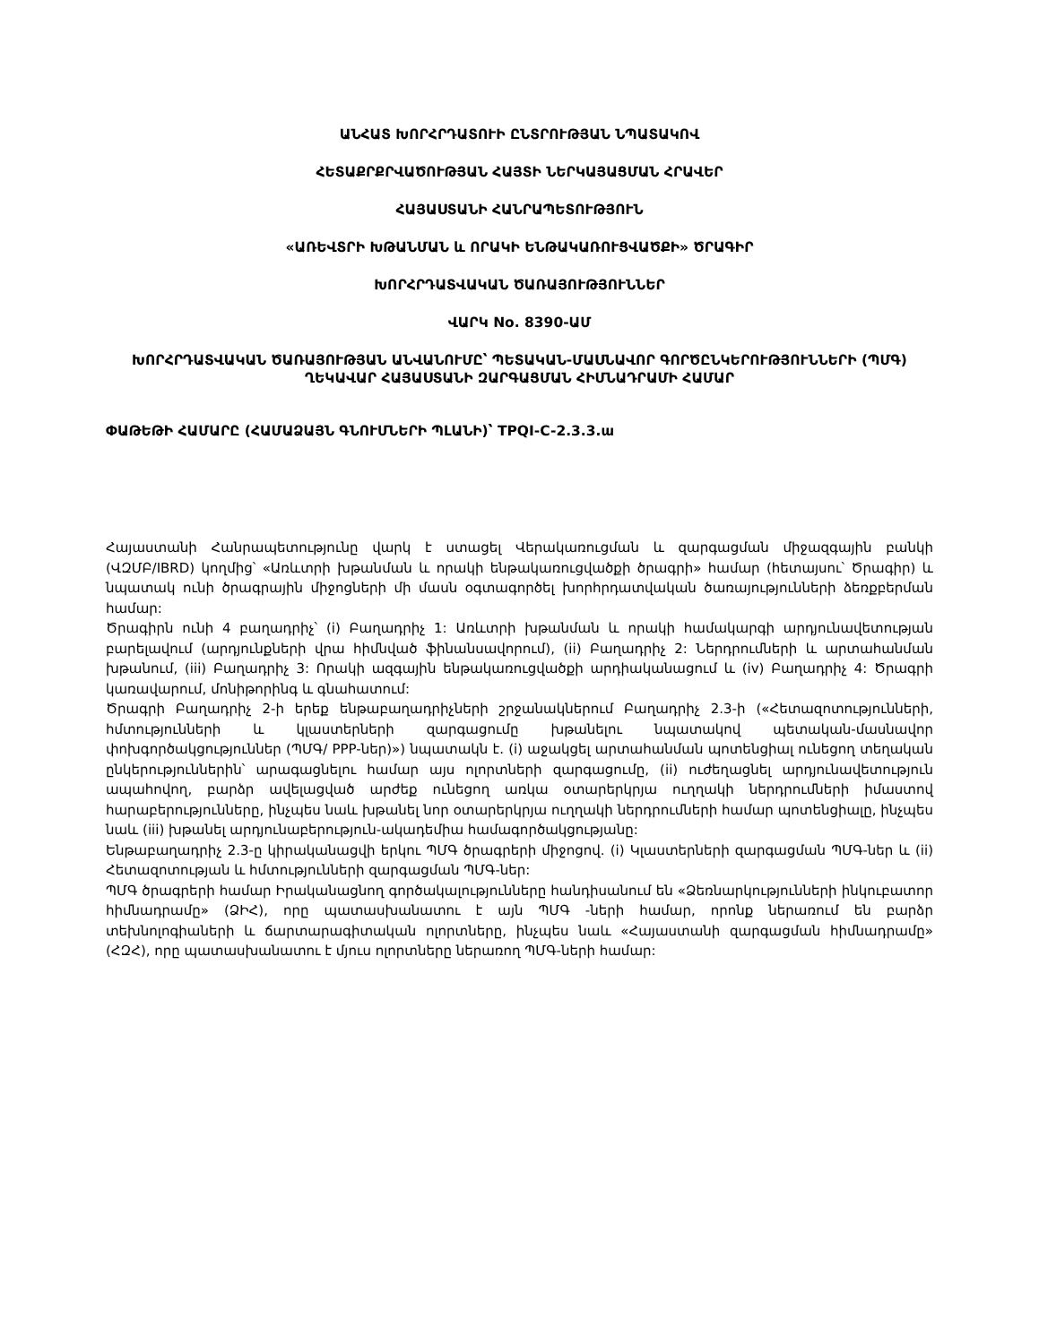ԱՆՀԱՏ ԽՈՐՀՐԴԱՏՈՒԻ ԸՆՏՐՈՒԹՅԱՆ ՆՊԱՏԱԿՈՎ
ՀԵՏԱՔՐՔՐՎԱԾՈՒԹՅԱՆ ՀԱՅՏԻ ՆԵՐԿԱՅԱՑՄԱՆ ՀՐԱՎԵՐ
ՀԱՅԱՍՏԱՆԻ ՀԱՆՐԱՊԵՏՈՒԹՅՈՒՆ
«ԱՌԵՎՏՐԻ ԽԹԱՆՄԱՆ և ՈՐԱԿԻ ԵՆԹԱԿԱՌՈՒՑՎԱԾՔԻ» ԾՐԱԳԻՐ
ԽՈՐՀՐԴԱՏՎԱԿԱՆ ԾԱՌԱՅՈՒԹՅՈՒՆՆԵՐ
ՎԱՐԿ No. 8390-ԱՄ
ԽՈՐՀՐԴԱՏՎԱԿԱՆ ԾԱՌԱՅՈՒԹՅԱՆ ԱՆՎԱՆՈՒՄԸ՝ ՊԵՏԱԿԱՆ-ՄԱՍՆԱՎՈՐ ԳՈՐԾԸՆԿԵՐՈՒԹՅՈՒՆՆԵՐԻ (ՊՄԳ) ՂԵԿԱՎԱՐ ՀԱՅԱՍՏԱՆԻ ԶԱՐԳԱՑՄԱՆ ՀԻՄՆԱԴՐԱՄԻ ՀԱՄԱՐ
ՓԱԹԵԹԻ ՀԱՄԱՐԸ (ՀԱՄԱՁԱՅՆ ԳՆՈՒՄՆԵՐԻ ՊԼԱՆԻ)՝ TPQI-C-2.3.3.ա
Հայաստանի Հանրապետությունը վարկ է ստացել Վերակառուցման և զարգացման միջազգային բանկի (ՎԶՄԲ/IBRD) կողմից՝ «Առևտրի խթանման և որակի ենթակառուցվածքի ծրագրի» համար (հետայսու՝ Ծրագիր) և նպատակ ունի ծրագրային միջոցների մի մասն օգտագործել խորհրդատվական ծառայությունների ձեռքբերման համար:
Ծրագիրն ունի 4 բաղադրիչ՝ (i) Բաղադրիչ 1: Առևտրի խթանման և որակի համակարգի արդյունավետության բարելավում (արդյունքների վրա հիմնված ֆինանսավորում), (ii) Բաղադրիչ 2: Ներդրումների և արտահանման խթանում, (iii) Բաղադրիչ 3: Որակի ազգային ենթակառուցվածքի արդիականացում և (iv) Բաղադրիչ 4: Ծրագրի կառավարում, մոնիթորինգ և գնահատում:
Ծրագրի Բաղադրիչ 2-ի երեք ենթաբաղադրիչների շրջանակներում Բաղադրիչ 2.3-ի («Հետազոտությունների, հմտությունների և կլաստերների զարգացումը խթանելու նպատակով պետական-մասնավոր փոխգործակցություններ (ՊՄԳ/ PPP-ներ)») նպատակն է. (i) աջակցել արտահանման պոտենցիալ ունեցող տեղական ընկերություններին՝ արագացնելու համար այս ոլորտների զարգացումը, (ii) ուժեղացնել արդյունավետություն ապահովող, բարձր ավելացված արժեք ունեցող առկա օտարերկրյա ուղղակի ներդրումների իմաստով հարաբերությունները, ինչպես նաև խթանել նոր օտարերկրյա ուղղակի ներդրումների համար պոտենցիալը, ինչպես նաև (iii) խթանել արդյունաբերություն-ակադեմիա համագործակցությանը:
Ենթաբաղադրիչ 2.3-ը կիրականացվի երկու ՊՄԳ ծրագրերի միջոցով. (i) Կլաստերների զարգացման ՊՄԳ-ներ և (ii) Հետազոտության և հմտությունների զարգացման ՊՄԳ-ներ:
ՊՄԳ ծրագրերի համար Իրականացնող գործակալությունները հանդիսանում են «Ձեռնարկությունների ինկուբատոր հիմնադրամը» (ՁԻՀ), որը պատասխանատու է այն ՊՄԳ -ների համար, որոնք ներառում են բարձր տեխնոլոգիաների և ճարտարագիտական ոլորտները, ինչպես նաև «Հայաստանի զարգացման հիմնադրամը» (ՀԶՀ), որը պատասխանատու է մյուս ոլորտները ներառող ՊՄԳ-ների համար: